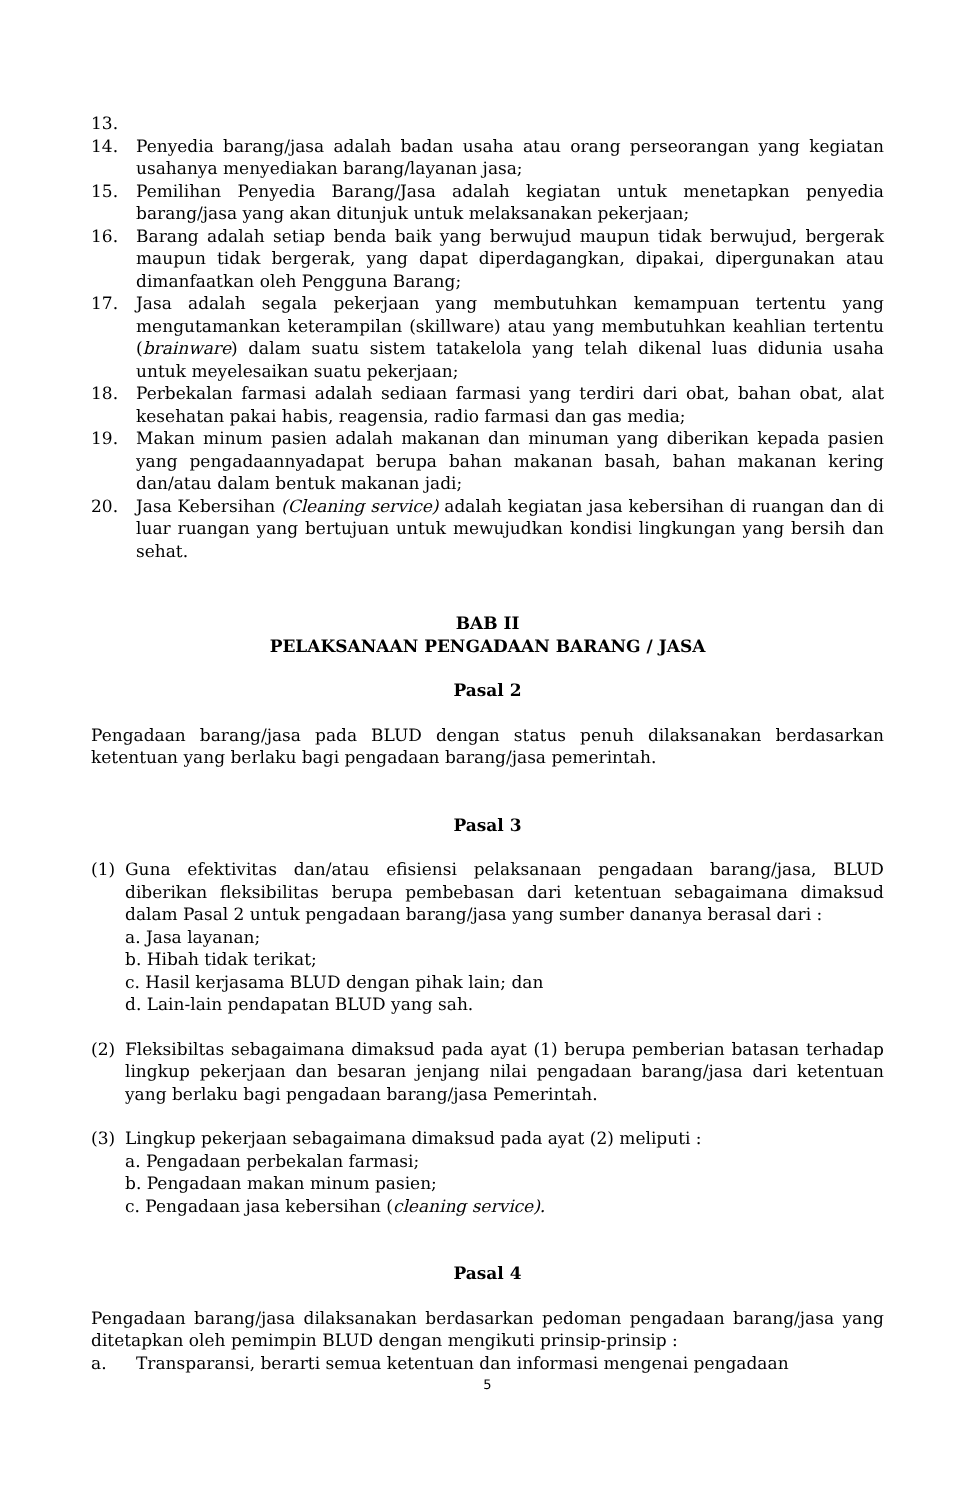13.
14. Penyedia barang/jasa adalah badan usaha atau orang perseorangan yang kegiatan usahanya menyediakan barang/layanan jasa;
15. Pemilihan Penyedia Barang/Jasa adalah kegiatan untuk menetapkan penyedia barang/jasa yang akan ditunjuk untuk melaksanakan pekerjaan;
16. Barang adalah setiap benda baik yang berwujud maupun tidak berwujud, bergerak maupun tidak bergerak, yang dapat diperdagangkan, dipakai, dipergunakan atau dimanfaatkan oleh Pengguna Barang;
17. Jasa adalah segala pekerjaan yang membutuhkan kemampuan tertentu yang mengutamankan keterampilan (skillware) atau yang membutuhkan keahlian tertentu (brainware) dalam suatu sistem tatakelola yang telah dikenal luas didunia usaha untuk meyelesaikan suatu pekerjaan;
18. Perbekalan farmasi adalah sediaan farmasi yang terdiri dari obat, bahan obat, alat kesehatan pakai habis, reagensia, radio farmasi dan gas media;
19. Makan minum pasien adalah makanan dan minuman yang diberikan kepada pasien yang pengadaannyadapat berupa bahan makanan basah, bahan makanan kering dan/atau dalam bentuk makanan jadi;
20. Jasa Kebersihan (Cleaning service) adalah kegiatan jasa kebersihan di ruangan dan di luar ruangan yang bertujuan untuk mewujudkan kondisi lingkungan yang bersih dan sehat.
BAB II
PELAKSANAAN PENGADAAN BARANG / JASA
Pasal 2
Pengadaan barang/jasa pada BLUD dengan status penuh dilaksanakan berdasarkan ketentuan yang berlaku bagi pengadaan barang/jasa pemerintah.
Pasal 3
(1) Guna efektivitas dan/atau efisiensi pelaksanaan pengadaan barang/jasa, BLUD diberikan fleksibilitas berupa pembebasan dari ketentuan sebagaimana dimaksud dalam Pasal 2 untuk pengadaan barang/jasa yang sumber dananya berasal dari :
a. Jasa layanan;
b. Hibah tidak terikat;
c. Hasil kerjasama BLUD dengan pihak lain; dan
d. Lain-lain pendapatan BLUD yang sah.
(2) Fleksibiltas sebagaimana dimaksud pada ayat (1) berupa pemberian batasan terhadap lingkup pekerjaan dan besaran jenjang nilai pengadaan barang/jasa dari ketentuan yang berlaku bagi pengadaan barang/jasa Pemerintah.
(3) Lingkup pekerjaan sebagaimana dimaksud pada ayat (2) meliputi :
a. Pengadaan perbekalan farmasi;
b. Pengadaan makan minum pasien;
c. Pengadaan jasa kebersihan (cleaning service).
Pasal 4
Pengadaan barang/jasa dilaksanakan berdasarkan pedoman pengadaan barang/jasa yang ditetapkan oleh pemimpin BLUD dengan mengikuti prinsip-prinsip :
a. Transparansi, berarti semua ketentuan dan informasi mengenai pengadaan
5